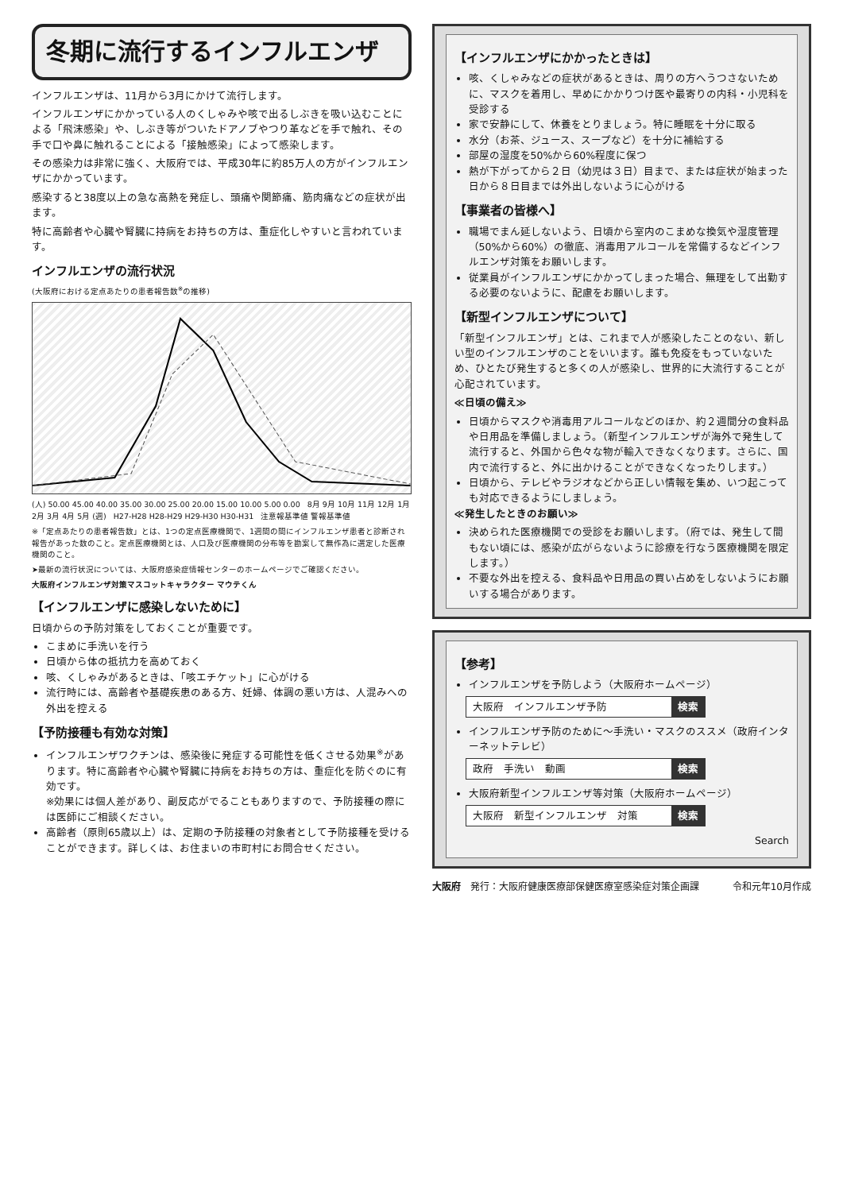冬期に流行するインフルエンザ
インフルエンザは、11月から3月にかけて流行します。
インフルエンザにかかっている人のくしゃみや咳で出るしぶきを吸い込むことによる「飛沫感染」や、しぶき等がついたドアノブやつり革などを手で触れ、その手で口や鼻に触れることによる「接触感染」によって感染します。
その感染力は非常に強く、大阪府では、平成30年に約85万人の方がインフルエンザにかかっています。
感染すると38度以上の急な高熱を発症し、頭痛や関節痛、筋肉痛などの症状が出ます。
特に高齢者や心臓や腎臓に持病をお持ちの方は、重症化しやすいと言われています。
インフルエンザの流行状況
(大阪府における定点あたりの患者報告数<sup>※</sup>の推移)
(人) 50.00 45.00 40.00 35.00 30.00 25.00 20.00 15.00 10.00 5.00 0.00 8月 9月 10月 11月 12月 1月 2月 3月 4月 5月 (週) H27-H28 H28-H29 H29-H30 H30-H31 注意報基準値 警報基準値
※「定点あたりの患者報告数」とは、1つの定点医療機関で、1週間の間にインフルエンザ患者と診断され報告があった数のこと。定点医療機関とは、人口及び医療機関の分布等を勘案して無作為に選定した医療機関のこと。
➤最新の流行状況については、大阪府感染症情報センターのホームページでご確認ください。
大阪府インフルエンザ対策マスコットキャラクター マウテくん
【インフルエンザに感染しないために】
日頃からの予防対策をしておくことが重要です。
こまめに手洗いを行う
日頃から体の抵抗力を高めておく
咳、くしゃみがあるときは、「咳エチケット」に心がける
流行時には、高齢者や基礎疾患のある方、妊婦、体調の悪い方は、人混みへの外出を控える
【予防接種も有効な対策】
インフルエンザワクチンは、感染後に発症する可能性を低くさせる効果<sup>※</sup>があります。特に高齢者や心臓や腎臓に持病をお持ちの方は、重症化を防ぐのに有効です。
※効果には個人差があり、副反応がでることもありますので、予防接種の際には医師にご相談ください。
高齢者（原則65歳以上）は、定期の予防接種の対象者として予防接種を受けることができます。詳しくは、お住まいの市町村にお問合せください。
【インフルエンザにかかったときは】
咳、くしゃみなどの症状があるときは、周りの方へうつさないために、マスクを着用し、早めにかかりつけ医や最寄りの内科・小児科を受診する
家で安静にして、休養をとりましょう。特に睡眠を十分に取る
水分（お茶、ジュース、スープなど）を十分に補給する
部屋の湿度を50%から60%程度に保つ
熱が下がってから２日（幼児は３日）目まで、または症状が始まった日から８日目までは外出しないように心がける
【事業者の皆様へ】
職場でまん延しないよう、日頃から室内のこまめな換気や湿度管理（50%から60%）の徹底、消毒用アルコールを常備するなどインフルエンザ対策をお願いします。
従業員がインフルエンザにかかってしまった場合、無理をして出勤する必要のないように、配慮をお願いします。
【新型インフルエンザについて】
「新型インフルエンザ」とは、これまで人が感染したことのない、新しい型のインフルエンザのことをいいます。誰も免疫をもっていないため、ひとたび発生すると多くの人が感染し、世界的に大流行することが心配されています。
≪日頃の備え≫
日頃からマスクや消毒用アルコールなどのほか、約２週間分の食料品や日用品を準備しましょう。（新型インフルエンザが海外で発生して流行すると、外国から色々な物が輸入できなくなります。さらに、国内で流行すると、外に出かけることができなくなったりします。）
日頃から、テレビやラジオなどから正しい情報を集め、いつ起こっても対応できるようにしましょう。
≪発生したときのお願い≫
決められた医療機関での受診をお願いします。（府では、発生して間もない頃には、感染が広がらないように診療を行なう医療機関を限定します。）
不要な外出を控える、食料品や日用品の買い占めをしないようにお願いする場合があります。
【参考】
インフルエンザを予防しよう（大阪府ホームページ）
大阪府　インフルエンザ予防 検索
インフルエンザ予防のために～手洗い・マスクのススメ（政府インターネットテレビ）
政府　手洗い　動画 検索
大阪府新型インフルエンザ等対策（大阪府ホームページ）
大阪府　新型インフルエンザ　対策 検索
Search
大阪府　発行：大阪府健康医療部保健医療室感染症対策企画課 令和元年10月作成